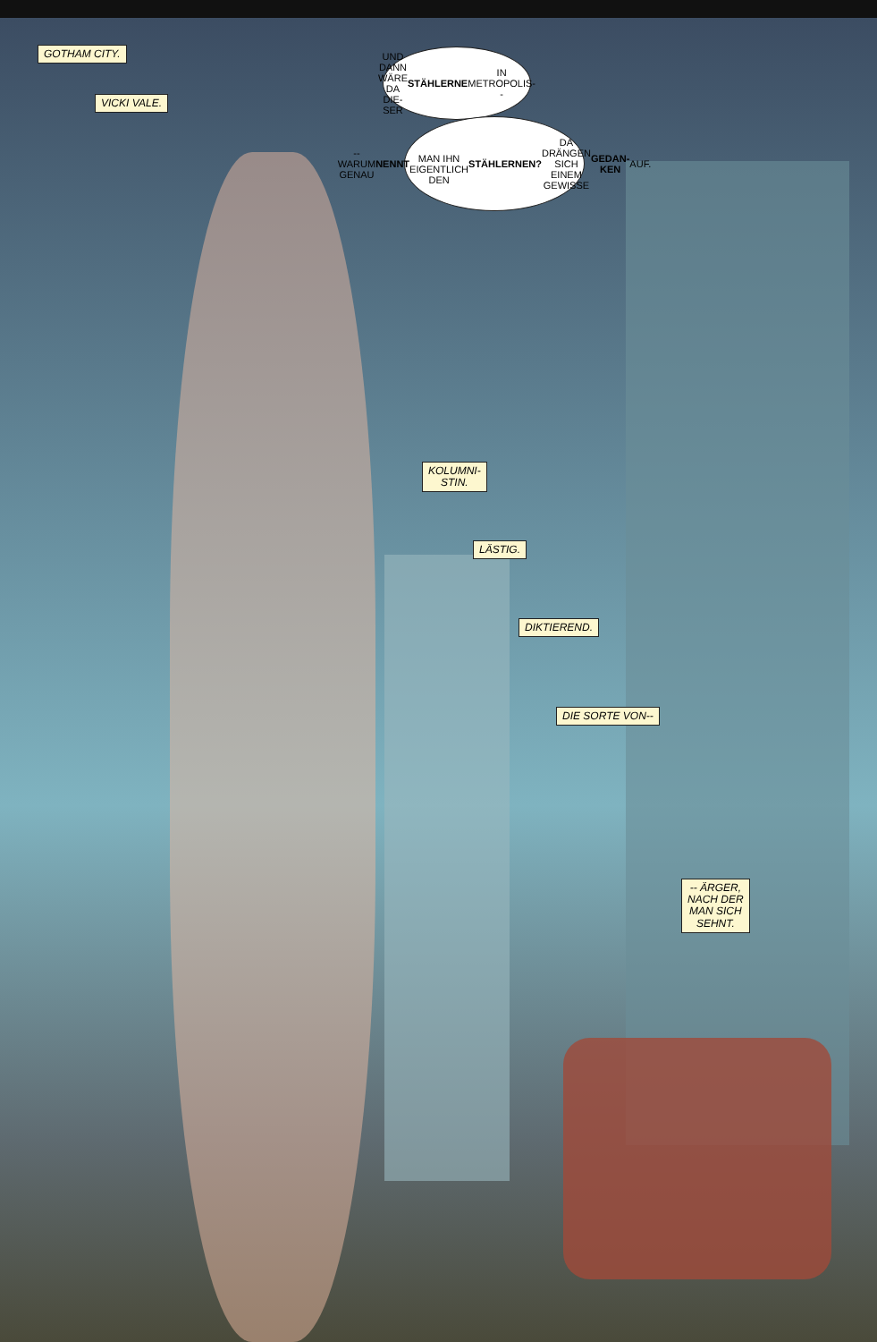GOTHAM CITY.
VICKI VALE.
UND DANN
WÄRE DA DIE-
SER STÄHLERNE IN
METROPOLIS--
-- WARUM
GENAU NENNT
MAN IHN EIGENTLICH
DEN STÄHLERNEN? DA
DRÄNGEN SICH EINEM
GEWISSE GEDAN-
KEN AUF.
KOLUMNI-
STIN.
LÄSTIG.
DIKTIEREND.
DIE SORTE VON--
-- ÄRGER,
NACH DER
MAN SICH
SEHNT.